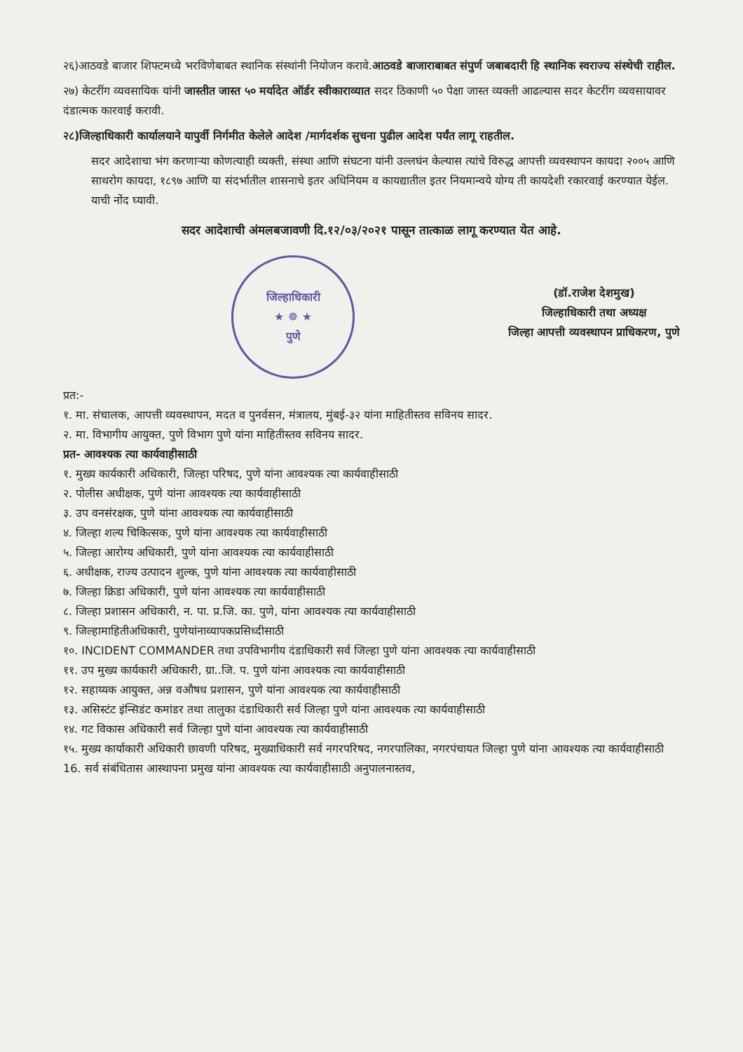२६)आठवडे बाजार शिफ्टमध्ये भरविणेबाबत स्थानिक संस्थांनी नियोजन करावे.आठवडे बाजाराबाबत संपुर्ण जबाबदारी हि स्थानिक स्वराज्य संस्थेची राहील.
२७) केटरींग व्यवसायिक यांनी जास्तीत जास्त ५० मर्यादेत ऑर्डर स्वीकाराव्यात सदर ठिकाणी ५० पेक्षा जास्त व्यक्ती आढल्यास सदर केटरींग व्यवसायावर दंडात्मक कारवाई करावी.
२८)जिल्हाधिकारी कार्यालयाने यापुर्वी निर्गमीत केलेले आदेश /मार्गदर्शक सुचना पुढील आदेश पर्यंत लागू राहतील.
सदर आदेशाचा भंग करणाऱ्या कोणत्याही व्यक्ती, संस्था आणि संघटना यांनी उल्लघंन केल्यास त्यांचे विरुद्ध आपत्ती व्यवस्थापन कायदा २००५ आणि साथरोग कायदा, १८९७ आणि या संदर्भातील शासनाचे इतर अधिनियम व कायद्यातील इतर नियमान्वये योग्य ती कायदेशी रकारवाई करण्यात येईल. याची नोंद घ्यावी.
सदर आदेशाची अंमलबजावणी दि.१२/०३/२०२१ पासून तात्काळ लागू करण्यात येत आहे.
जिल्हाधिकारी
★ ☸ ★
पुणे
(डॉ.राजेश देशमुख)
जिल्हाधिकारी तथा अध्यक्ष
जिल्हा आपत्ती व्यवस्थापन प्राधिकरण, पुणे
प्रत:-
१. मा. संचालक, आपत्ती व्यवस्थापन, मदत व पुनर्वसन, मंत्रालय, मुंबई-३२ यांना माहितीस्तव सविनय सादर.
२. मा. विभागीय आयुक्त, पुणे विभाग पुणे यांना माहितीस्तव सविनय सादर.
प्रत- आवश्यक त्या कार्यवाहीसाठी
१. मुख्य कार्यकारी अधिकारी, जिल्हा परिषद, पुणे यांना आवश्यक त्या कार्यवाहीसाठी
२. पोलीस अधीक्षक, पुणे यांना आवश्यक त्या कार्यवाहीसाठी
३. उप वनसंरक्षक, पुणे यांना आवश्यक त्या कार्यवाहीसाठी
४. जिल्हा शल्य चिकित्सक, पुणे यांना आवश्यक त्या कार्यवाहीसाठी
५. जिल्हा आरोग्य अधिकारी, पुणे यांना आवश्यक त्या कार्यवाहीसाठी
६. अधीक्षक, राज्य उत्पादन शुल्क, पुणे यांना आवश्यक त्या कार्यवाहीसाठी
७. जिल्हा क्रिडा अधिकारी, पुणे यांना आवश्यक त्या कार्यवाहीसाठी
८. जिल्हा प्रशासन अधिकारी, न. पा. प्र.जि. का. पुणे, यांना आवश्यक त्या कार्यवाहीसाठी
९. जिल्हामाहितीअधिकारी, पुणेयांनाव्यापकप्रसिध्दीसाठी
१०. INCIDENT COMMANDER तथा उपविभागीय दंडाधिकारी सर्व जिल्हा पुणे यांना आवश्यक त्या कार्यवाहीसाठी
११. उप मुख्य कार्यकारी अधिकारी, ग्रा..जि. प. पुणे यांना आवश्यक त्या कार्यवाहीसाठी
१२. सहाय्यक आयुक्त, अन्न वऔषध प्रशासन, पुणे यांना आवश्यक त्या कार्यवाहीसाठी
१३. असिस्टंट इंन्सिडंट कमांडर तथा तालुका दंडाधिकारी सर्व जिल्हा पुणे यांना आवश्यक त्या कार्यवाहीसाठी
१४. गट विकास अधिकारी सर्व जिल्हा पुणे यांना आवश्यक त्या कार्यवाहीसाठी
१५. मुख्य कार्याकारी अधिकारी छावणी परिषद, मुख्याधिकारी सर्व नगरपरिषद, नगरपालिका, नगरपंचायत जिल्हा पुणे यांना आवश्यक त्या कार्यवाहीसाठी
16. सर्व संबंधितास आस्थापना प्रमुख यांना आवश्यक त्या कार्यवाहीसाठी अनुपालनास्तव,